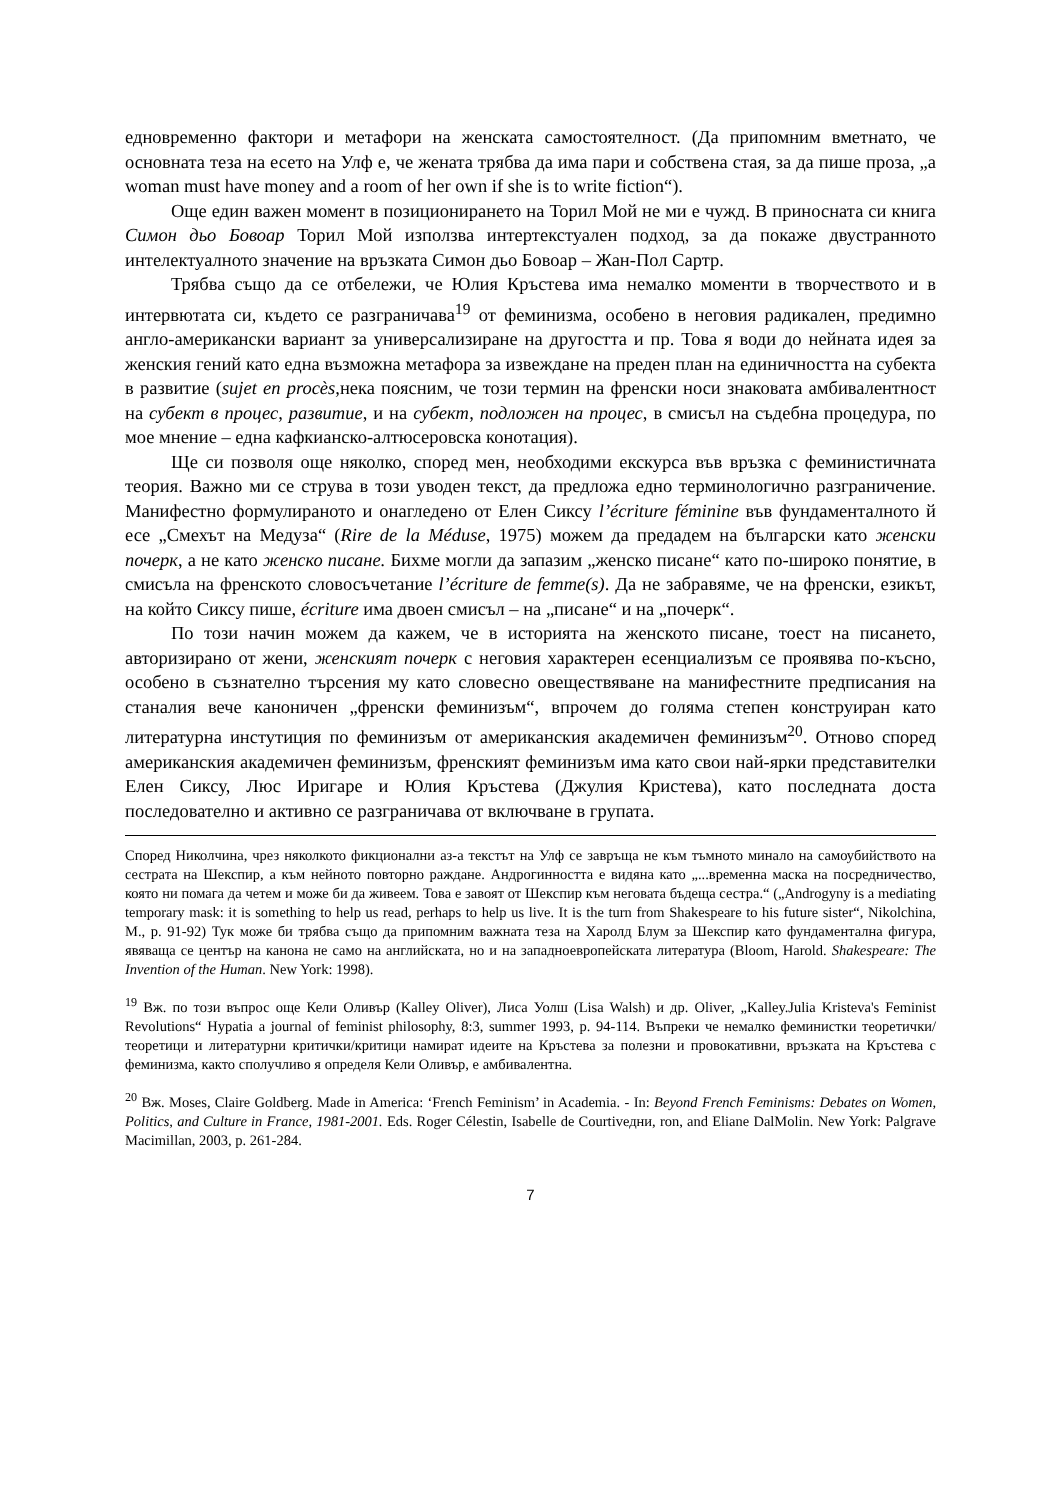едновременно фактори и метафори на женската самостоятелност. (Да припомним вметнато, че основната теза на есето на Улф е, че жената трябва да има пари и собствена стая, за да пише проза, „a woman must have money and a room of her own if she is to write fiction“).
Още един важен момент в позиционирането на Торил Мой не ми е чужд. В приносната си книга Симон дьо Бовоар Торил Мой използва интертекстуален подход, за да покаже двустранното интелектуалното значение на връзката Симон дьо Бовоар – Жан-Пол Сартр.
Трябва също да се отбележи, че Юлия Кръстева има немалко моменти в творчеството и в интервютата си, където се разграничава<sup>19</sup> от феминизма, особено в неговия радикален, предимно англо-американски вариант за универсализиране на другостта и пр. Това я води до нейната идея за женския гений като една възможна метафора за извеждане на преден план на единичността на субекта в развитие (sujet en procès, нека поясним, че този термин на френски носи знаковата амбивалентност на субект в процес, развитие, и на субект, подложен на процес, в смисъл на съдебна процедура, по мое мнение – една кафкианско-алтюсеровска конотация).
Ще си позволя още няколко, според мен, необходими екскурса във връзка с феминистичната теория. Важно ми се струва в този уводен текст, да предложа едно терминологично разграничение. Манифестно формулираното и онагледено от Елен Сиксу l’écriture féminine във фундаменталното й есе „Смехът на Медуза“ (Rire de la Méduse, 1975) можем да предадем на български като женски почерк, а не като женско писане. Бихме могли да запазим „женско писане“ като по-широко понятие, в смисъла на френското словосъчетание l’écriture de femme(s). Да не забравяме, че на френски, езикът, на който Сиксу пише, écriture има двоен смисъл – на „писане“ и на „почерк“.
По този начин можем да кажем, че в историята на женското писане, тоест на писането, авторизирано от жени, женският почерк с неговия характерен есенциализъм се проявява по-късно, особено в съзнателно търсения му като словесно овеществяване на манифестните предписания на станалия вече каноничен „френски феминизъм“, впрочем до голяма степен конструиран като литературна инстутиция по феминизъм от американския академичен феминизъм<sup>20</sup>. Отново според американския академичен феминизъм, френският феминизъм има като свои най-ярки представителки Елен Сиксу, Люс Иригаре и Юлия Кръстева (Джулия Кристева), като последната доста последователно и активно се разграничава от включване в групата.
Според Николчина, чрез няколкото фикционални аз-а текстът на Улф се завръща не към тъмното минало на самоубийството на сестрата на Шекспир, а към нейното повторно раждане. Андрогинността е видяна като „...временна маска на посредничество, която ни помага да четем и може би да живеем. Това е завоят от Шекспир към неговата бъдеща сестра.“ („Androgyny is a mediating temporary mask: it is something to help us read, perhaps to help us live. It is the turn from Shakespeare to his future sister“, Nikolchina, M., p. 91-92) Тук може би трябва също да припомним важната теза на Харолд Блум за Шекспир като фундаментална фигура, явяваща се център на канона не само на английската, но и на западноевропейската литература (Bloom, Harold. Shakespeare: The Invention of the Human. New York: 1998).
<sup>19</sup> Вж. по този въпрос още Кели Оливър (Kalley Oliver), Лиса Уолш (Lisa Walsh) и др. Oliver, „Kalley.Julia Kristeva's Feminist Revolutions“ Hypatia a journal of feminist philosophy, 8:3, summer 1993, p. 94-114. Въпреки че немалко феминистки теоретички/теоретици и литературни критички/критици намират идеите на Кръстева за полезни и провокативни, връзката на Кръстева с феминизма, както сполучливо я определя Кели Оливър, е амбивалентна.
<sup>20</sup> Вж. Moses, Claire Goldberg. Made in America: ‘French Feminism’ in Academia. - In: Beyond French Feminisms: Debates on Women, Politics, and Culture in France, 1981-2001. Eds. Roger Célestin, Isabelle de Courtivедни, ron, and Eliane DalMolin. New York: Palgrave Macimillan, 2003, p. 261-284.
7